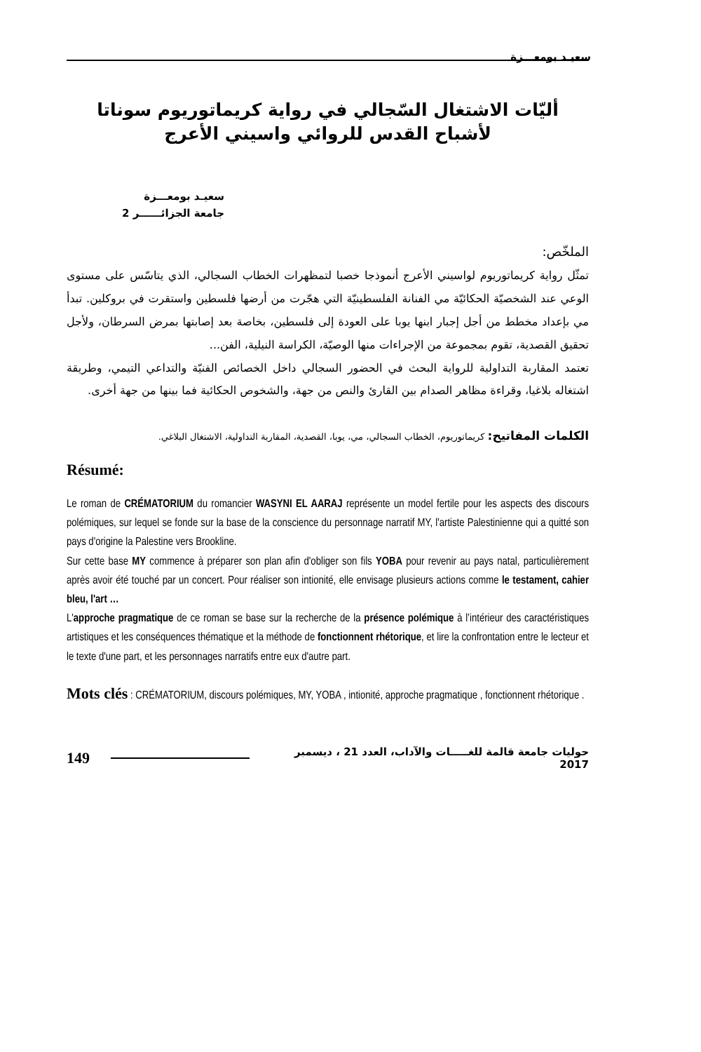سعيـد بومعـــزة
أليّات الاشتغال السّجالي في رواية كريماتوريوم سوناتا
لأشباح القدس للروائي واسيني الأعرج
سعيـد بومعـــزة
جامعة الجزائــــــر 2
الملخّص:
تمثّل رواية كريماتوريوم لواسيني الأعرج أنموذجا خصبا لتمظهرات الخطاب السجالي، الذي يتاسّس على مستوى الوعي عند الشخصيّة الحكائيّة مي الفنانة الفلسطينيّة التي هجّرت من أرضها فلسطين واستقرت في بروكلين. تبدأ مي بإعداد مخطط من أجل إجبار ابنها يوبا على العودة إلى فلسطين، بخاصة بعد إصابتها بمرض السرطان، ولأجل تحقيق القصدية، تقوم بمجموعة من الإجراءات منها الوصيّة، الكراسة النيلية، الفن...
تعتمد المقاربة التداولية للرواية البحث في الحضور السجالي داخل الخصائص الفنيّة والتداعي التيمي، وطريقة اشتغاله بلاغيا، وقراءة مظاهر الصدام بين القارئ والنص من جهة، والشخوص الحكائية فما بينها من جهة أخرى.
الكلمات المفاتيح: كريماتوريوم، الخطاب السجالي، مي، يوبا، القصدية، المقاربة التداولية، الاشتغال البلاغي.
Résumé:
Le roman de CRÉMATORIUM du romancier WASYNI EL AARAJ représente un model fertile pour les aspects des discours polémiques, sur lequel se fonde sur la base de la conscience du personnage narratif MY, l'artiste Palestinienne qui a quitté son pays d'origine la Palestine vers Brookline.
Sur cette base MY commence à préparer son plan afin d'obliger son fils YOBA pour revenir au pays natal, particulièrement après avoir été touché par un concert. Pour réaliser son intionité, elle envisage plusieurs actions comme le testament, cahier bleu, l'art …
L'approche pragmatique de ce roman se base sur la recherche de la présence polémique à l’intérieur des caractéristiques artistiques et les conséquences thématique et la méthode de fonctionnent rhétorique, et lire la confrontation entre le lecteur et le texte d'une part, et les personnages narratifs entre eux d'autre part.
Mots clés : CRÉMATORIUM, discours polémiques, MY, YOBA , intionité, approche pragmatique , fonctionnent rhétorique .
149 حوليات جامعة قالمة للغـــــات والآداب، العدد 21 ، ديسمبر 2017